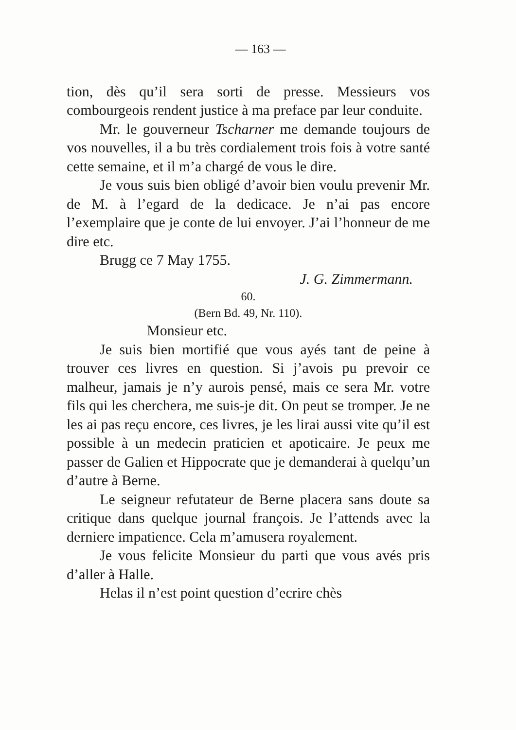— 163 —
tion, dès qu’il sera sorti de presse. Messieurs vos combourgeois rendent justice à ma preface par leur conduite.
Mr. le gouverneur Tscharner me demande toujours de vos nouvelles, il a bu très cordialement trois fois à votre santé cette semaine, et il m’a chargé de vous le dire.
Je vous suis bien obligé d’avoir bien voulu prevenir Mr. de M. à l’egard de la dedicace. Je n’ai pas encore l’exemplaire que je conte de lui envoyer. J’ai l’honneur de me dire etc.
Brugg ce 7 May 1755.
J. G. Zimmermann.
60.
(Bern Bd. 49, Nr. 110).
Monsieur etc.
Je suis bien mortifié que vous ayés tant de peine à trouver ces livres en question. Si j’avois pu prevoir ce malheur, jamais je n’y aurois pensé, mais ce sera Mr. votre fils qui les cherchera, me suis-je dit. On peut se tromper. Je ne les ai pas reçu encore, ces livres, je les lirai aussi vite qu’il est possible à un medecin praticien et apoticaire. Je peux me passer de Galien et Hippocrate que je demanderai à quelqu’un d’autre à Berne.
Le seigneur refutateur de Berne placera sans doute sa critique dans quelque journal françois. Je l’attends avec la derniere impatience. Cela m’amusera royalement.
Je vous felicite Monsieur du parti que vous avés pris d’aller à Halle.
Helas il n’est point question d’ecrire chès